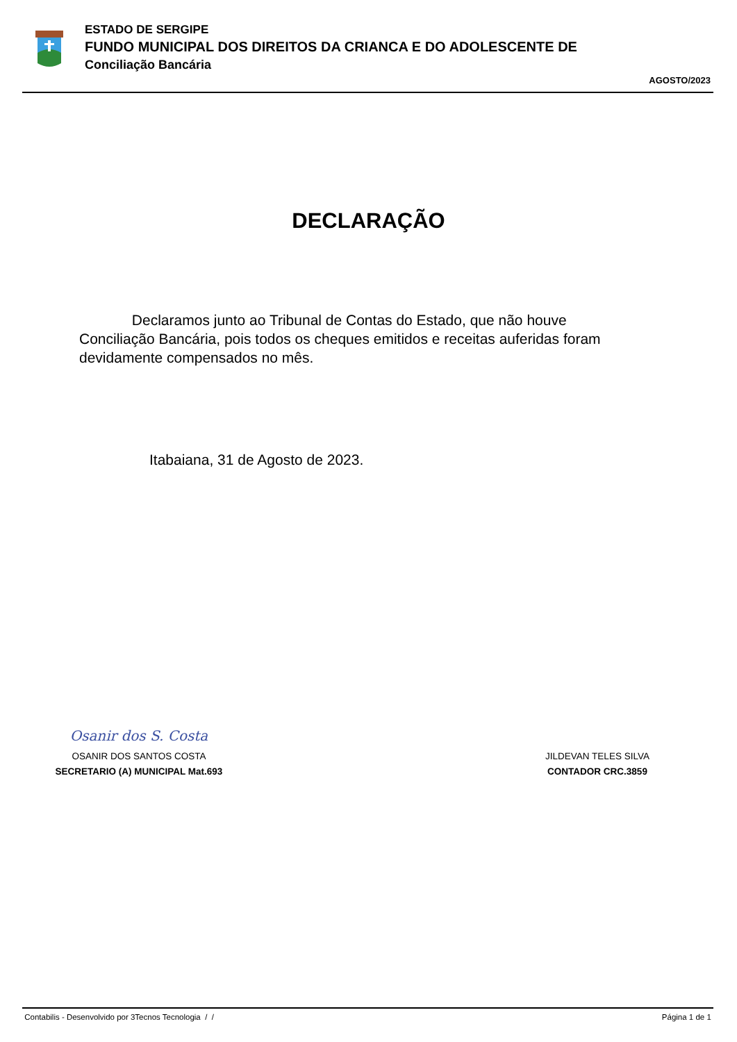ESTADO DE SERGIPE
FUNDO MUNICIPAL DOS DIREITOS DA CRIANCA E DO ADOLESCENTE DE
Conciliação Bancária
AGOSTO/2023
DECLARAÇÃO
Declaramos junto ao Tribunal de Contas do Estado, que não houve Conciliação Bancária, pois todos os cheques emitidos e receitas auferidas foram devidamente compensados no mês.
Itabaiana, 31 de Agosto de 2023.
Osanir dos S. Costa
OSANIR DOS SANTOS COSTA
SECRETARIO (A) MUNICIPAL Mat.693
JILDEVAN TELES SILVA
CONTADOR CRC.3859
Contabilis - Desenvolvido por 3Tecnos Tecnologia / / Página 1 de 1